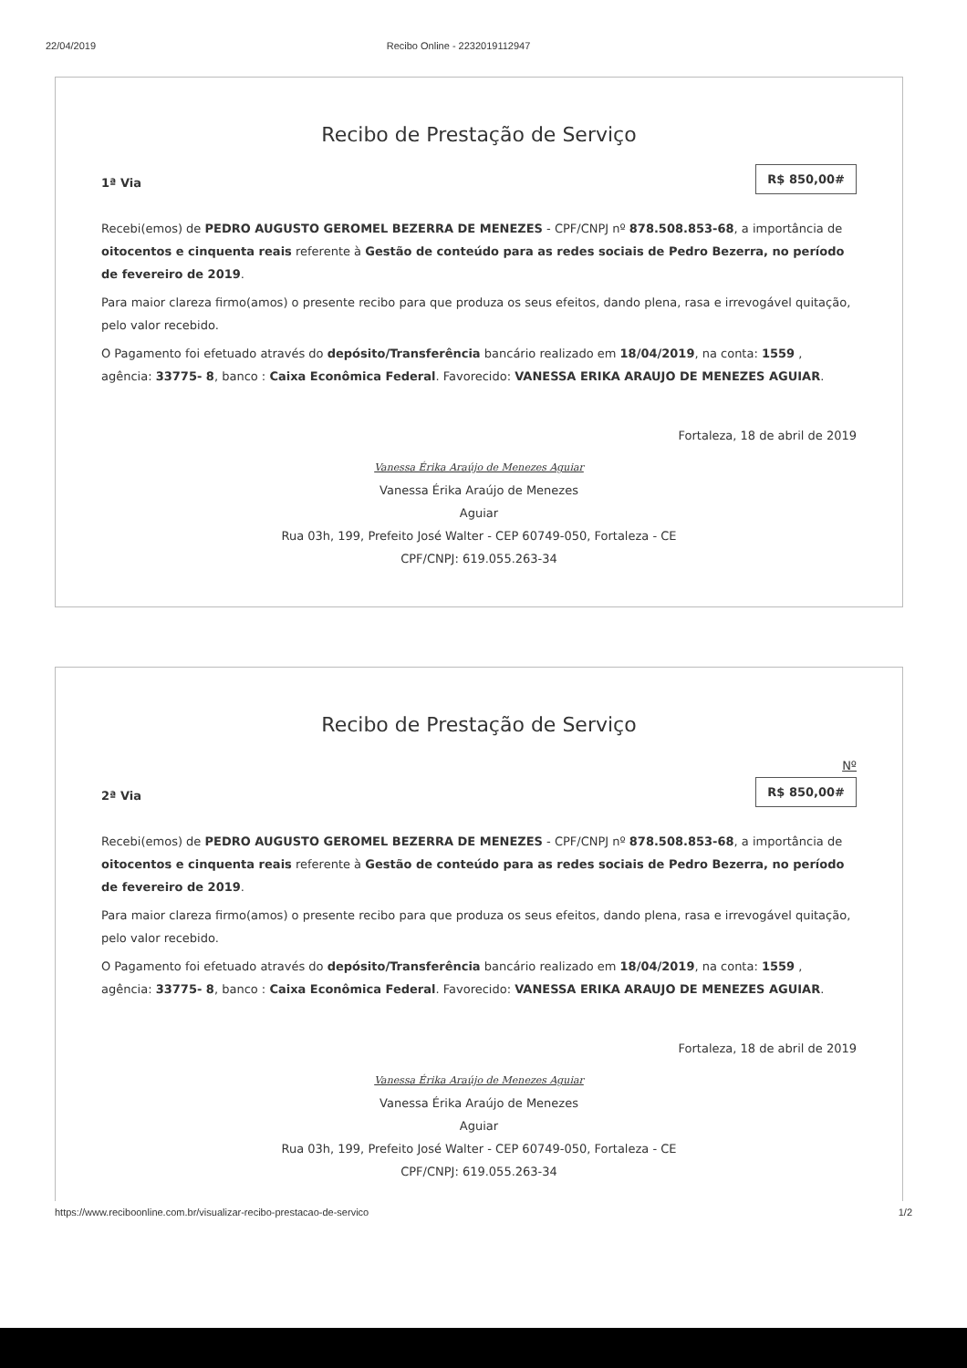22/04/2019 Recibo Online - 2232019112947
Recibo de Prestação de Serviço
1ª Via
R$ 850,00#
Recebi(emos) de PEDRO AUGUSTO GEROMEL BEZERRA DE MENEZES - CPF/CNPJ nº 878.508.853-68, a importância de oitocentos e cinquenta reais referente à Gestão de conteúdo para as redes sociais de Pedro Bezerra, no período de fevereiro de 2019.
Para maior clareza firmo(amos) o presente recibo para que produza os seus efeitos, dando plena, rasa e irrevogável quitação, pelo valor recebido.
O Pagamento foi efetuado através do depósito/Transferência bancário realizado em 18/04/2019, na conta: 1559 , agência: 33775- 8, banco : Caixa Econômica Federal. Favorecido: VANESSA ERIKA ARAUJO DE MENEZES AGUIAR.
Fortaleza, 18 de abril de 2019
Vanessa Érika Araújo de Menezes Aguiar
Vanessa Érika Araújo de Menezes
Aguiar
Rua 03h, 199, Prefeito José Walter - CEP 60749-050, Fortaleza - CE
CPF/CNPJ: 619.055.263-34
Recibo de Prestação de Serviço
2ª Via
Nº
R$ 850,00#
Recebi(emos) de PEDRO AUGUSTO GEROMEL BEZERRA DE MENEZES - CPF/CNPJ nº 878.508.853-68, a importância de oitocentos e cinquenta reais referente à Gestão de conteúdo para as redes sociais de Pedro Bezerra, no período de fevereiro de 2019.
Para maior clareza firmo(amos) o presente recibo para que produza os seus efeitos, dando plena, rasa e irrevogável quitação, pelo valor recebido.
O Pagamento foi efetuado através do depósito/Transferência bancário realizado em 18/04/2019, na conta: 1559 , agência: 33775- 8, banco : Caixa Econômica Federal. Favorecido: VANESSA ERIKA ARAUJO DE MENEZES AGUIAR.
Fortaleza, 18 de abril de 2019
Vanessa Érika Araújo de Menezes Aguiar
Vanessa Érika Araújo de Menezes
Aguiar
Rua 03h, 199, Prefeito José Walter - CEP 60749-050, Fortaleza - CE
CPF/CNPJ: 619.055.263-34
https://www.reciboonline.com.br/visualizar-recibo-prestacao-de-servico 1/2